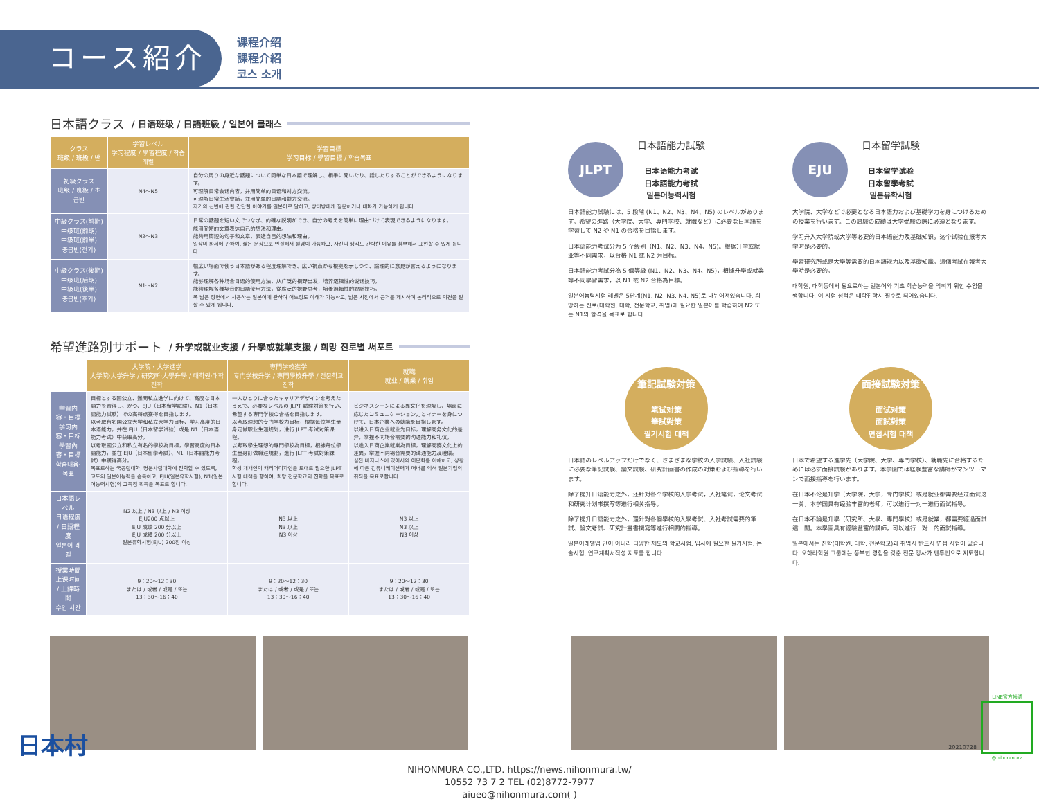コース紹介
课程介绍
課程介紹
코스 소개
日本語クラス / 日语班级 / 日語班級 / 일본어 클래스
| クラス 班级 / 班級 / 반 | 学習レベル 学习程度 / 學習程度 / 학습레벨 | 学習目標 学习目标 / 學習目標 / 학습목표 |
| --- | --- | --- |
| 初級クラス 班级 / 班級 / 초급반 | N4〜N5 | 自分の周りの身近な話題について簡単な日本語で理解し、相手に聞いたり、話したりすることができるようになります。 可理解日常会话内容，并用简单的日语和对方交流。 可理解日常生活會話，並用簡單的日語和對方交流。 자기의 신변에 관한 간단한 이야기를 일본어로 말하고, 상대방에게 질문하거나 대화가 가능하게 됩니다. |
| 中級クラス(前期) 中级班(前期) 中級班(前半) 중급반(전기) | N2〜N3 | 日常の話題を短い文でつなぎ、的確な説明ができ、自分の考えを簡単に理由づけて表現できるようになります。 能用简短的文章表达自己的想法和理由。 能夠用簡短的句子和文章，表達自己的想法和理由。 일상의 화제에 관하여, 짧은 문장으로 연결해서 설명이 가능하고, 자신의 생각도 간략한 이유를 첨부해서 표현할 수 있게 됩니다. |
| 中級クラス(後期) 中级班(后期) 中級班(後半) 중급반(후기) | N1〜N2 | 幅広い場面で使う日本語がある程度理解でき、広い視点から根拠を示しつつ、論理的に意見が言えるようになります。 能够理解各种场合日语的使用方法，从广泛的视野出发，培养逻辑性的说话技巧。 能夠理解各種場合的日語使用方法，從廣泛的視野思考，培養邏輯性的說話技巧。 폭 넓은 장면에서 사용하는 일본어에 관하여 어느정도 이해가 가능하고, 넓은 시점에서 근거를 제시하며 논리적으로 의견을 말할 수 있게 됩니다. |
希望進路別サポート / 升学或就业支援 / 升學或就業支援 / 희망 진로별 써포트
| | 大学院・大学進学 大学院·大学升学 / 研究所·大學升學 / 대학원·대학진학 | 専門学校進学 专门学校升学 / 專門學校升學 / 전문학교 진학 | 就職 就业 / 就業 / 취업 |
| --- | --- | --- | --- |
| 学習内容・目標 学习内容・目标 學習內容・目標 학습내용·목표 | 目標とする国公立、難関私立進学に向けて、高度な日本語力を習得し、かつ、EJU（日本留学試験）、N1（日本語能力試験）での高得点獲得を目指します。 以考取有名国公立大学和私立大学为目标、学习高度的日本语能力，并在 EJU（日本留学试验）或是 N1（日本语能力考试）中获取高分。 以考取國公立和私立有名的學校為目標，學習高度的日本語能力，並在 EJU（日本留學考試）、N1（日本語能力考試）中獲得高分。 목표로하는 국공립대학, 명문사립대학에 진학할 수 있도록, 고도의 일본어능력을 습득하고, EJU(일본유학시험), N1(일본어능력시험)의 고득점 획득을 목표로 합니다. | 一人ひとりに合ったキャリアデザインを考えたうえで、必要なレベルの JLPT 試験対策を行い、希望する専門学校の合格を目指します。 以考取理想的专门学校为目标，根据每位学生量身定做职业生涯规划，进行 JLPT 考试对策课程。 以考取學生理想的專門學校為目標，根據每位學生量身訂做職涯規劃，進行 JLPT 考試對策課程。 학생 개개인의 캐리어디자인을 토대로 필요한 JLPT 시험 대책을 행하여, 희망 전문학교의 진학을 목표로합니다. | ビジネスシーンによる異文化を理解し、場面に応じたコミュニケーション力とマナーを身につけて、日本企業への就職を目指します。 以进入日商企业就业为目标，理解商务文化的差异，掌握不同场合需要的沟通能力和礼仪。 以進入日商企業就業為目標，理解商務文化上的差異，掌握不同場合需要的溝通能力及禮儀。 실전 비지니스에 있어서의 이문화를 이해하고, 상황에 따른 컴뮤니케이션력과 매너를 익혀 일본기업의 취직을 목표로합니다. |
| 日本語レベル 日语程度 / 日語程度 일본어 레벨 | N2 以上 / N3 以上 / N3 이상 EJU200 点以上 EJU 成绩 200 分以上 EJU 成績 200 分以上 일본유학시험(EJU) 200점 이상 | N3 以上 N3 以上 N3 이상 | N3 以上 N3 以上 N3 이상 |
| 授業時間 上课时间 / 上課時間 수업 시간 | 9：20〜12：30 または / 或者 / 或是 / 또는 13：30〜16：40 | 9：20〜12：30 または / 或者 / 或是 / 또는 13：30〜16：40 | 9：20〜12：30 または / 或者 / 或是 / 또는 13：30〜16：40 |
JLPT
日本語能力試験
日本语能力考试
日本語能力考試
일본어능력시험
日本語能力試験には、5 段階 (N1、N2、N3、N4、N5) のレベルがあります。希望の進路（大学院、大学、専門学校、就職など）に必要な日本語を学習して N2 や N1 の合格を目指します。
日本语能力考试分为 5 个级别（N1、N2、N3、N4、N5)。根据升学或就业等不同需求，以合格 N1 或 N2 为目标。
日本語能力考試分為 5 個等級 (N1、N2、N3、N4、N5)，根據升學或就業等不同學習需求，以 N1 或 N2 合格為目標。
일본어능력시험 레벨은 5단계(N1, N2, N3, N4, N5)로 나뉘어져있습니다. 희망하는 진로(대학원, 대학, 전문학교, 취업)에 필요한 일본어를 학습하여 N2 또는 N1의 합격을 목표로 합니다.
EJU
日本留学試験
日本留学试验
日本留學考試
일본유학시험
大学院、大学などで必要となる日本語力および基礎学力を身につけるための授業を行います。この試験の成績は大学受験の際に必須となります。
学习升入大学院或大学等必要的日本语能力及基础知识。这个试验在报考大学时是必要的。
學習研究所或是大學等需要的日本語能力以及基礎知識。這個考試在報考大學時是必要的。
대학원, 대학등에서 필요로하는 일본어와 기초 학습능력을 익히기 위한 수업을 행합니다. 이 시험 성적은 대학진학시 필수로 되어있습니다.
筆記試験対策
笔试对策
筆試對策
필기시험 대책
日本語のレベルアップだけでなく、さまざまな学校の入学試験、入社試験に必要な筆記試験、論文試験、研究計画書の作成の対策および指導を行います。
除了提升日语能力之外，还针对各个学校的入学考试，入社笔试，论文考试和研究计划书撰写等进行相关指导。
除了提升日語能力之外，還針對各個學校的入學考試、入社考試需要的筆試、論文考試、研究計畫書撰寫等進行相關的指導。
일본어레벨업 만이 아니라 다양한 제도의 학교시험, 입사에 필요한 필기시험, 논술시험, 연구계획서작성 지도를 합니다.
面接試験対策
面试对策
面試對策
면접시험 대책
日本で希望する進学先（大学院、大学、専門学校）、就職先に合格するためには必ず面接試験があります。本学園では経験豊富な講師がマンツーマンで面接指導を行います。
在日本不论是升学（大学院，大学，专门学校）或是就业都需要经过面试这一关，本学园具有经验丰富的老师，可以进行一对一进行面试指导。
在日本不論是升學（研究所、大學、專門學校）或是就業，都需要經過面試這一關。本學園具有經驗豐富的講師，可以進行一對一的面試指導。
일본에서는 진학(대학원, 대학, 전문학교)과 취업시 반드시 면접 시험이 있습니다. 오하라학원 그룹에는 풍부한 경험을 갖춘 전문 강사가 맨투맨으로 지도합니다.
日本村
NIHONMURA CO.,LTD. https://news.nihonmura.tw/
10552 73 7 2 TEL (02)8772-7977
aiueo@nihonmura.com( )
20210728
LINE官方帳號
@nihonmura